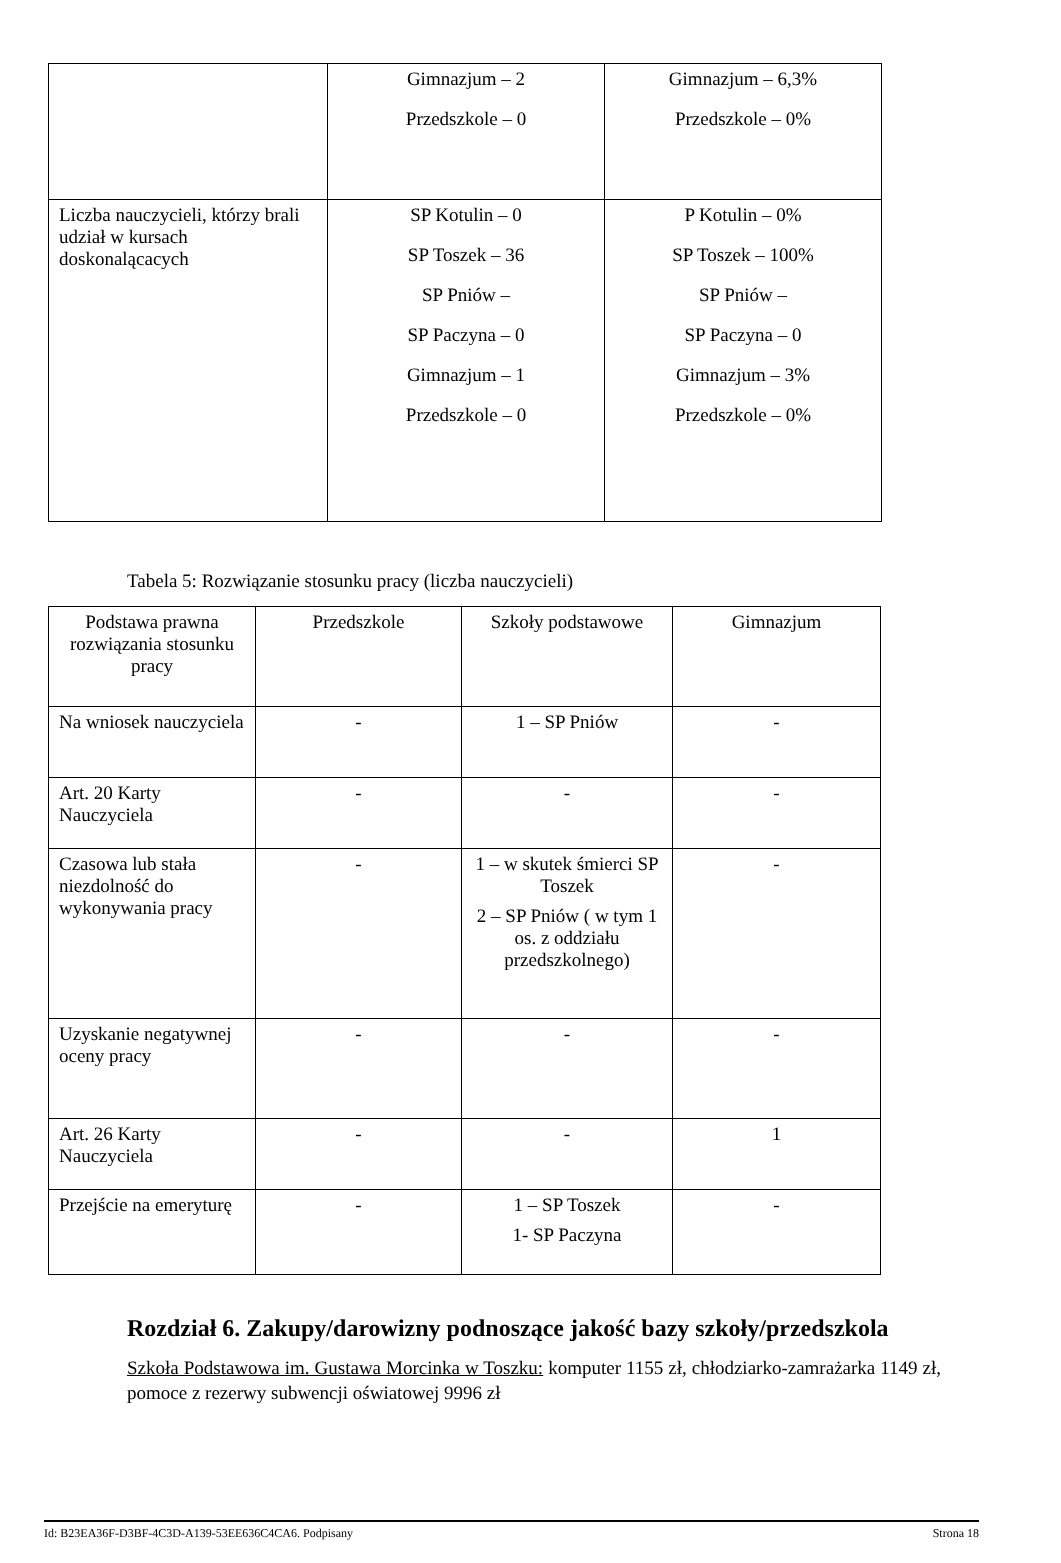| | Gimnazjum – 2 Przedszkole – 0 | Gimnazjum – 6,3% Przedszkole – 0% |
| Liczba nauczycieli, którzy brali udział w kursach doskonalącacych | SP Kotulin – 0 SP Toszek – 36 SP Pniów – SP Paczyna – 0 Gimnazjum – 1 Przedszkole – 0 | P Kotulin – 0% SP Toszek – 100% SP Pniów – SP Paczyna – 0 Gimnazjum – 3% Przedszkole – 0% |
Tabela 5: Rozwiązanie stosunku pracy (liczba nauczycieli)
| Podstawa prawna rozwiązania stosunku pracy | Przedszkole | Szkoły podstawowe | Gimnazjum |
| Na wniosek nauczyciela | - | 1 – SP Pniów | - |
| Art. 20 Karty Nauczyciela | - | - | - |
| Czasowa lub stała niezdolność do wykonywania pracy | - | 1 – w skutek śmierci SP Toszek 2 – SP Pniów ( w tym 1 os. z oddziału przedszkolnego) | - |
| Uzyskanie negatywnej oceny pracy | - | - | - |
| Art. 26 Karty Nauczyciela | - | - | 1 |
| Przejście na emeryturę | - | 1 – SP Toszek 1- SP Paczyna | - |
Rozdział 6. Zakupy/darowizny podnoszące jakość bazy szkoły/przedszkola
Szkoła Podstawowa im. Gustawa Morcinka w Toszku: komputer 1155 zł, chłodziarko-zamrażarka 1149 zł, pomoce z rezerwy subwencji oświatowej 9996 zł
Id: B23EA36F-D3BF-4C3D-A139-53EE636C4CA6. Podpisany Strona 18